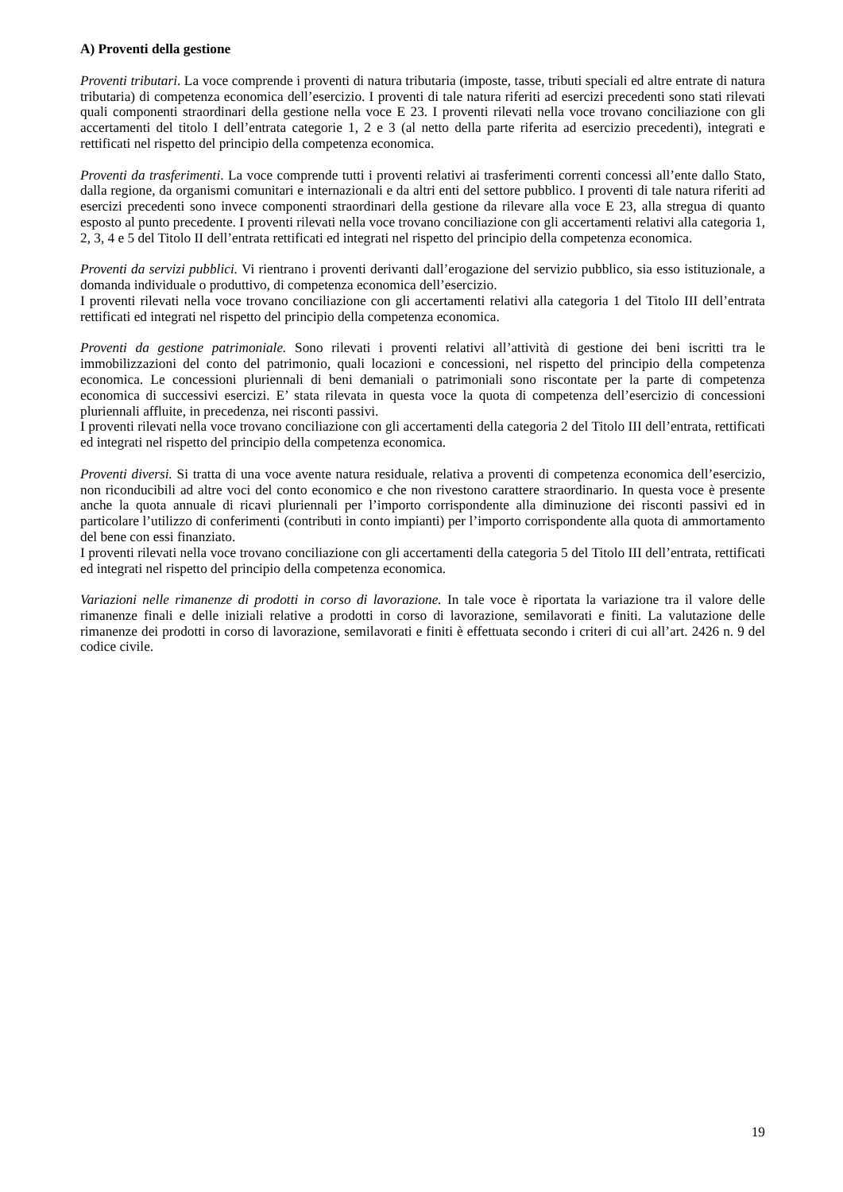A) Proventi della gestione
Proventi tributari. La voce comprende i proventi di natura tributaria (imposte, tasse, tributi speciali ed altre entrate di natura tributaria) di competenza economica dell’esercizio. I proventi di tale natura riferiti ad esercizi precedenti sono stati rilevati quali componenti straordinari della gestione nella voce E 23. I proventi rilevati nella voce trovano conciliazione con gli accertamenti del titolo I dell’entrata categorie 1, 2 e 3 (al netto della parte riferita ad esercizio precedenti), integrati e rettificati nel rispetto del principio della competenza economica.
Proventi da trasferimenti. La voce comprende tutti i proventi relativi ai trasferimenti correnti concessi all’ente dallo Stato, dalla regione, da organismi comunitari e internazionali e da altri enti del settore pubblico. I proventi di tale natura riferiti ad esercizi precedenti sono invece componenti straordinari della gestione da rilevare alla voce E 23, alla stregua di quanto esposto al punto precedente. I proventi rilevati nella voce trovano conciliazione con gli accertamenti relativi alla categoria 1, 2, 3, 4 e 5 del Titolo II dell’entrata rettificati ed integrati nel rispetto del principio della competenza economica.
Proventi da servizi pubblici. Vi rientrano i proventi derivanti dall’erogazione del servizio pubblico, sia esso istituzionale, a domanda individuale o produttivo, di competenza economica dell’esercizio.
I proventi rilevati nella voce trovano conciliazione con gli accertamenti relativi alla categoria 1 del Titolo III dell’entrata rettificati ed integrati nel rispetto del principio della competenza economica.
Proventi da gestione patrimoniale. Sono rilevati i proventi relativi all’attività di gestione dei beni iscritti tra le immobilizzazioni del conto del patrimonio, quali locazioni e concessioni, nel rispetto del principio della competenza economica. Le concessioni pluriennali di beni demaniali o patrimoniali sono riscontate per la parte di competenza economica di successivi esercizi. E’ stata rilevata in questa voce la quota di competenza dell’esercizio di concessioni pluriennali affluite, in precedenza, nei risconti passivi.
I proventi rilevati nella voce trovano conciliazione con gli accertamenti della categoria 2 del Titolo III dell’entrata, rettificati ed integrati nel rispetto del principio della competenza economica.
Proventi diversi. Si tratta di una voce avente natura residuale, relativa a proventi di competenza economica dell’esercizio, non riconducibili ad altre voci del conto economico e che non rivestono carattere straordinario. In questa voce è presente anche la quota annuale di ricavi pluriennali per l’importo corrispondente alla diminuzione dei risconti passivi ed in particolare l’utilizzo di conferimenti (contributi in conto impianti) per l’importo corrispondente alla quota di ammortamento del bene con essi finanziato.
I proventi rilevati nella voce trovano conciliazione con gli accertamenti della categoria 5 del Titolo III dell’entrata, rettificati ed integrati nel rispetto del principio della competenza economica.
Variazioni nelle rimanenze di prodotti in corso di lavorazione. In tale voce è riportata la variazione tra il valore delle rimanenze finali e delle iniziali relative a prodotti in corso di lavorazione, semilavorati e finiti. La valutazione delle rimanenze dei prodotti in corso di lavorazione, semilavorati e finiti è effettuata secondo i criteri di cui all’art. 2426 n. 9 del codice civile.
19